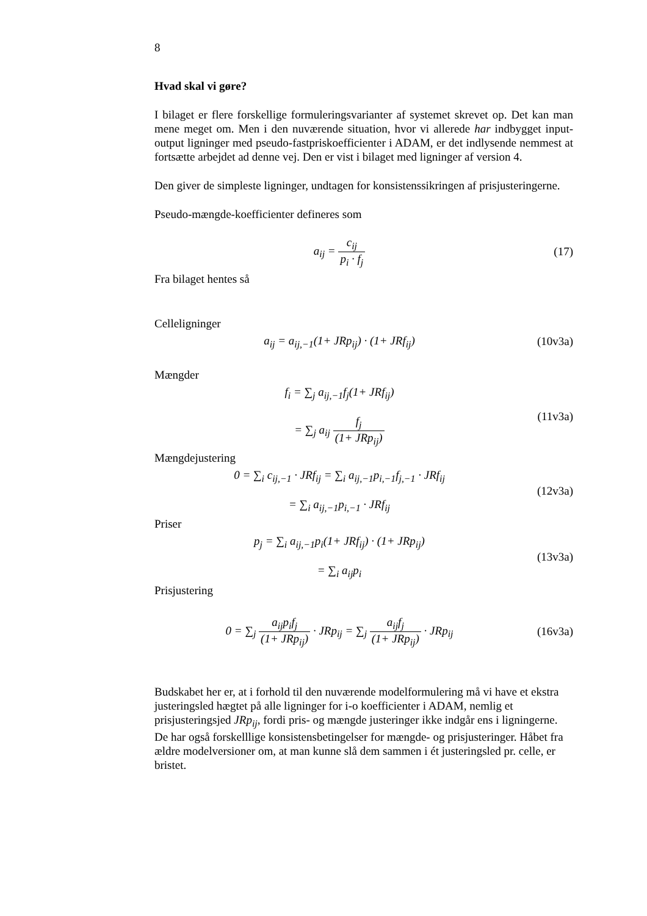8
Hvad skal vi gøre?
I bilaget er flere forskellige formuleringsvarianter af systemet skrevet op. Det kan man mene meget om. Men i den nuværende situation, hvor vi allerede har indbygget input-output ligninger med pseudo-fastpriskoefficienter i ADAM, er det indlysende nemmest at fortsætte arbejdet ad denne vej. Den er vist i bilaget med ligninger af version 4.
Den giver de simpleste ligninger, undtagen for konsistenssikringen af prisjusteringerne.
Pseudo-mængde-koefficienter defineres som
a<sub>ij</sub> = c<sub>ij</sub> p<sub>i</sub> · f<sub>j</sub> (17)
Fra bilaget hentes så
Celleligninger
a<sub>ij</sub> = a<sub>ij,−1</sub>(1+ JRp<sub>ij</sub>) · (1+ JRf<sub>ij</sub>)
(10v3a)
Mængder
f<sub>i</sub> = ∑<sub>j</sub> a<sub>ij,−1</sub>f<sub>j</sub>(1+ JRf<sub>ij</sub>)
= ∑<sub>j</sub> a<sub>ij</sub> f<sub>j</sub> (1+ JRp<sub>ij</sub>)
(11v3a)
Mængdejustering
0 = ∑<sub>i</sub> c<sub>ij,−1</sub> · JRf<sub>ij</sub> = ∑<sub>i</sub> a<sub>ij,−1</sub>p<sub>i,−1</sub>f<sub>j,−1</sub> · JRf<sub>ij</sub>
= ∑<sub>i</sub> a<sub>ij,−1</sub>p<sub>i,−1</sub> · JRf<sub>ij</sub>
(12v3a)
Priser
p<sub>j</sub> = ∑<sub>i</sub> a<sub>ij,−1</sub>p<sub>i</sub>(1+ JRf<sub>ij</sub>) · (1+ JRp<sub>ij</sub>)
= ∑<sub>i</sub> a<sub>ij</sub>p<sub>i</sub>
(13v3a)
Prisjustering
0 = ∑<sub>j</sub> a<sub>ij</sub>p<sub>i</sub>f<sub>j</sub> (1+ JRp<sub>ij</sub>) · JRp<sub>ij</sub> = ∑<sub>j</sub> a<sub>ij</sub>f<sub>j</sub> (1+ JRp<sub>ij</sub>) · JRp<sub>ij</sub>
(16v3a)
Budskabet her er, at i forhold til den nuværende modelformulering må vi have et ekstra justeringsled hægtet på alle ligninger for i-o koefficienter i ADAM, nemlig et prisjusteringsjed JRp<sub>ij</sub>, fordi pris- og mængde justeringer ikke indgår ens i ligningerne. De har også forskelllige konsistensbetingelser for mængde- og prisjusteringer. Håbet fra ældre modelversioner om, at man kunne slå dem sammen i ét justeringsled pr. celle, er bristet.